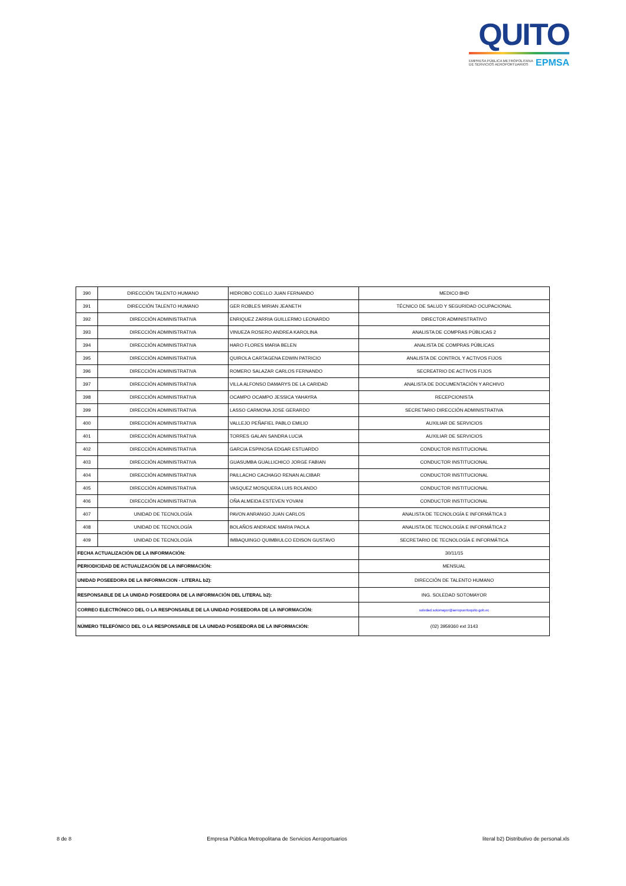QUITO
EMPRESA PÚBLICA METROPOLITANA
DE SERVICIOS AEROPORTUARIOS EPMSA
| 390 | DIRECCIÓN TALENTO HUMANO | HIDROBO COELLO JUAN FERNANDO | MEDICO 8HD |
| 391 | DIRECCIÓN TALENTO HUMANO | GER ROBLES MIRIAN JEANETH | TÉCNICO DE SALUD Y SEGURIDAD OCUPACIONAL |
| 392 | DIRECCIÓN ADMINISTRATIVA | ENRIQUEZ ZARRIA GUILLERMO LEONARDO | DIRECTOR ADMINISTRATIVO |
| 393 | DIRECCIÓN ADMINISTRATIVA | VINUEZA ROSERO ANDREA KAROLINA | ANALISTA DE COMPRAS PÚBLICAS 2 |
| 394 | DIRECCIÓN ADMINISTRATIVA | HARO FLORES MARIA BELEN | ANALISTA DE COMPRAS PÚBLICAS |
| 395 | DIRECCIÓN ADMINISTRATIVA | QUIROLA CARTAGENA EDWIN PATRICIO | ANALISTA DE CONTROL Y ACTIVOS FIJOS |
| 396 | DIRECCIÓN ADMINISTRATIVA | ROMERO SALAZAR CARLOS FERNANDO | SECREATRIO DE ACTIVOS FIJOS |
| 397 | DIRECCIÓN ADMINISTRATIVA | VILLA ALFONSO DAMARYS DE LA CARIDAD | ANALISTA DE DOCUMENTACIÓN Y ARCHIVO |
| 398 | DIRECCIÓN ADMINISTRATIVA | OCAMPO OCAMPO JESSICA YAHAYRA | RECEPCIONISTA |
| 399 | DIRECCIÓN ADMINISTRATIVA | LASSO CARMONA JOSE GERARDO | SECRETARIO DIRECCIÓN ADMINISTRATIVA |
| 400 | DIRECCIÓN ADMINISTRATIVA | VALLEJO PEÑAFIEL PABLO EMILIO | AUXILIAR DE SERVICIOS |
| 401 | DIRECCIÓN ADMINISTRATIVA | TORRES GALAN SANDRA LUCIA | AUXILIAR DE SERVICIOS |
| 402 | DIRECCIÓN ADMINISTRATIVA | GARCIA ESPINOSA EDGAR ESTUARDO | CONDUCTOR INSTITUCIONAL |
| 403 | DIRECCIÓN ADMINISTRATIVA | GUASUMBA GUALLICHICO JORGE FABIAN | CONDUCTOR INSTITUCIONAL |
| 404 | DIRECCIÓN ADMINISTRATIVA | PAILLACHO CACHAGO RENAN ALCIBAR | CONDUCTOR INSTITUCIONAL |
| 405 | DIRECCIÓN ADMINISTRATIVA | VASQUEZ MOSQUERA LUIS ROLANDO | CONDUCTOR INSTITUCIONAL |
| 406 | DIRECCIÓN ADMINISTRATIVA | OÑA ALMEIDA ESTEVEN YOVANI | CONDUCTOR INSTITUCIONAL |
| 407 | UNIDAD DE TECNOLOGÍA | PAVON ANRANGO JUAN CARLOS | ANALISTA DE TECNOLOGÍA E INFORMÁTICA 3 |
| 408 | UNIDAD DE TECNOLOGÍA | BOLAÑOS ANDRADE MARIA PAOLA | ANALISTA DE TECNOLOGÍA E INFORMÁTICA 2 |
| 409 | UNIDAD DE TECNOLOGÍA | IMBAQUINGO QUIMBIULCO EDISON GUSTAVO | SECRETARIO DE TECNOLOGÍA E INFORMÁTICA |
| FECHA ACTUALIZACIÓN DE LA INFORMACIÓN: | | | 30/11/15 |
| PERIODICIDAD DE ACTUALIZACIÓN DE LA INFORMACIÓN: | | | MENSUAL |
| UNIDAD POSEEDORA DE LA INFORMACION - LITERAL b2): | | | DIRECCIÓN DE TALENTO HUMANO |
| RESPONSABLE DE LA UNIDAD POSEEDORA DE LA INFORMACIÓN DEL LITERAL b2): | | | ING. SOLEDAD SOTOMAYOR |
| CORREO ELECTRÓNICO DEL O LA RESPONSABLE DE LA UNIDAD POSEEDORA DE LA INFORMACIÓN: | | | soledad.sotomayor@aeropuertoquito.gob.ec |
| NÚMERO TELEFÓNICO DEL O LA RESPONSABLE DE LA UNIDAD POSEEDORA DE LA INFORMACIÓN: | | | (02) 3959360 ext 3143 |
8 de 8 Empresa Pública Metropolitana de Servicios Aeroportuarios literal b2) Distributivo de personal.xls